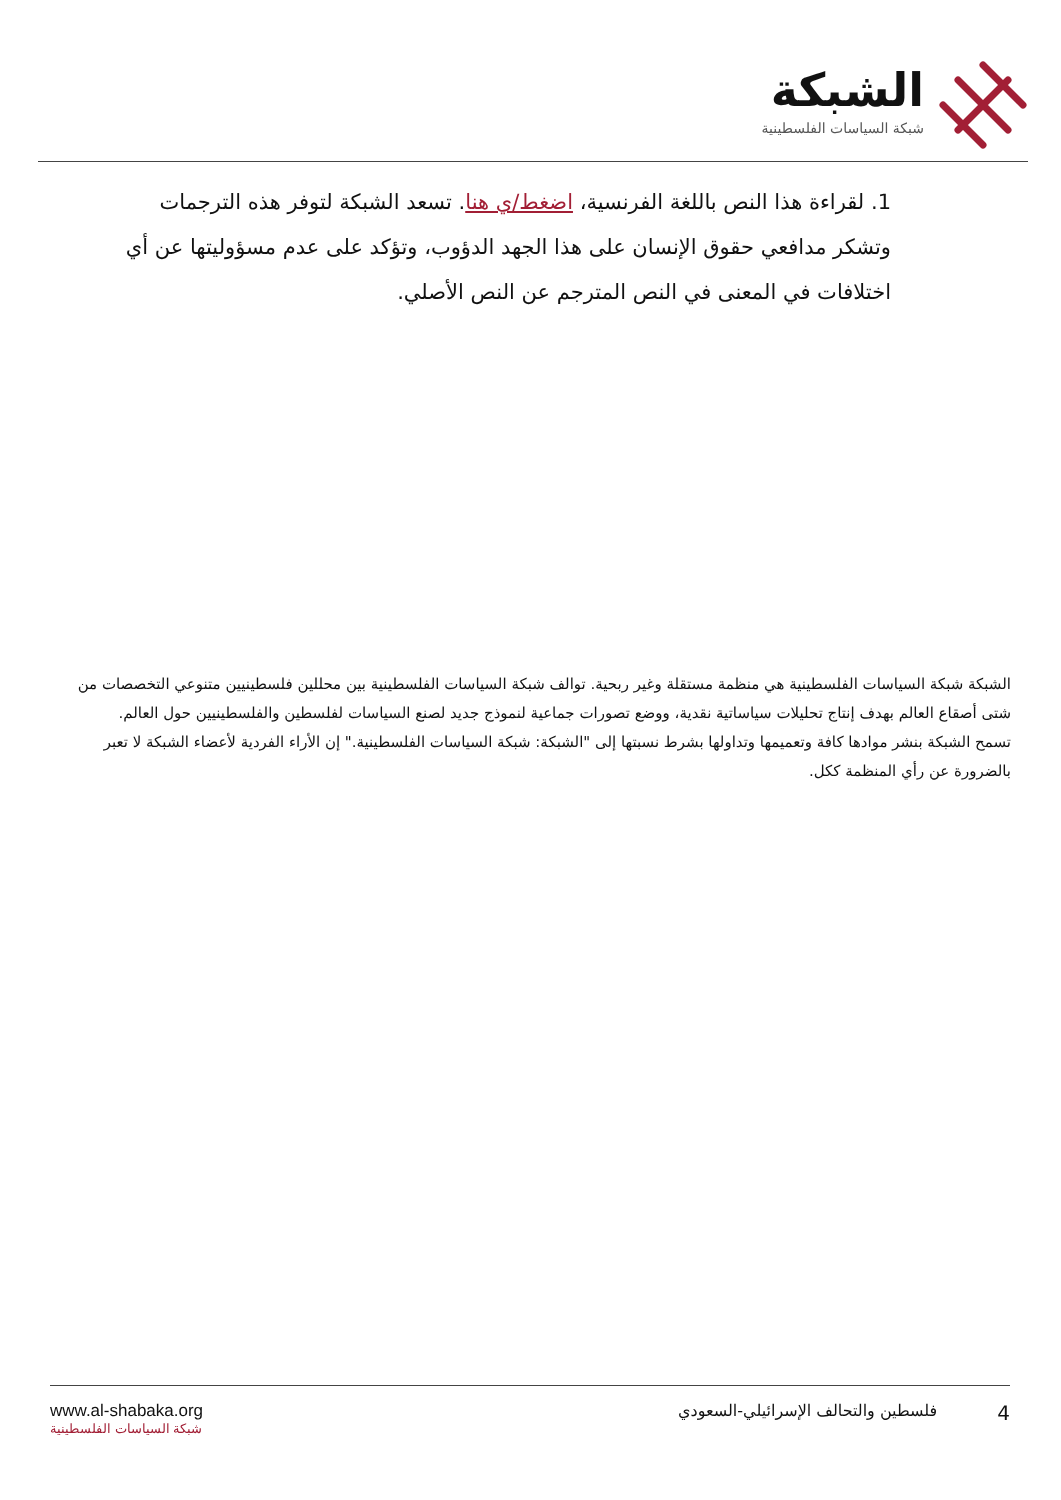الشبكة
شبكة السياسات الفلسطينية
1. لقراءة هذا النص باللغة الفرنسية، اضغط/ي هنا. تسعد الشبكة لتوفر هذه الترجمات وتشكر مدافعي حقوق الإنسان على هذا الجهد الدؤوب، وتؤكد على عدم مسؤوليتها عن أي اختلافات في المعنى في النص المترجم عن النص الأصلي.
الشبكة شبكة السياسات الفلسطينية هي منظمة مستقلة وغير ربحية. توالف شبكة السياسات الفلسطينية بين محللين فلسطينيين متنوعي التخصصات من شتى أصقاع العالم بهدف إنتاج تحليلات سياساتية نقدية، ووضع تصورات جماعية لنموذج جديد لصنع السياسات لفلسطين والفلسطينيين حول العالم.
تسمح الشبكة بنشر موادها كافة وتعميمها وتداولها بشرط نسبتها إلى "الشبكة: شبكة السياسات الفلسطينية." إن الأراء الفردية لأعضاء الشبكة لا تعبر بالضرورة عن رأي المنظمة ككل.
www.al-shabaka.org
شبكة السياسات الفلسطينية
4 فلسطين والتحالف الإسرائيلي-السعودي